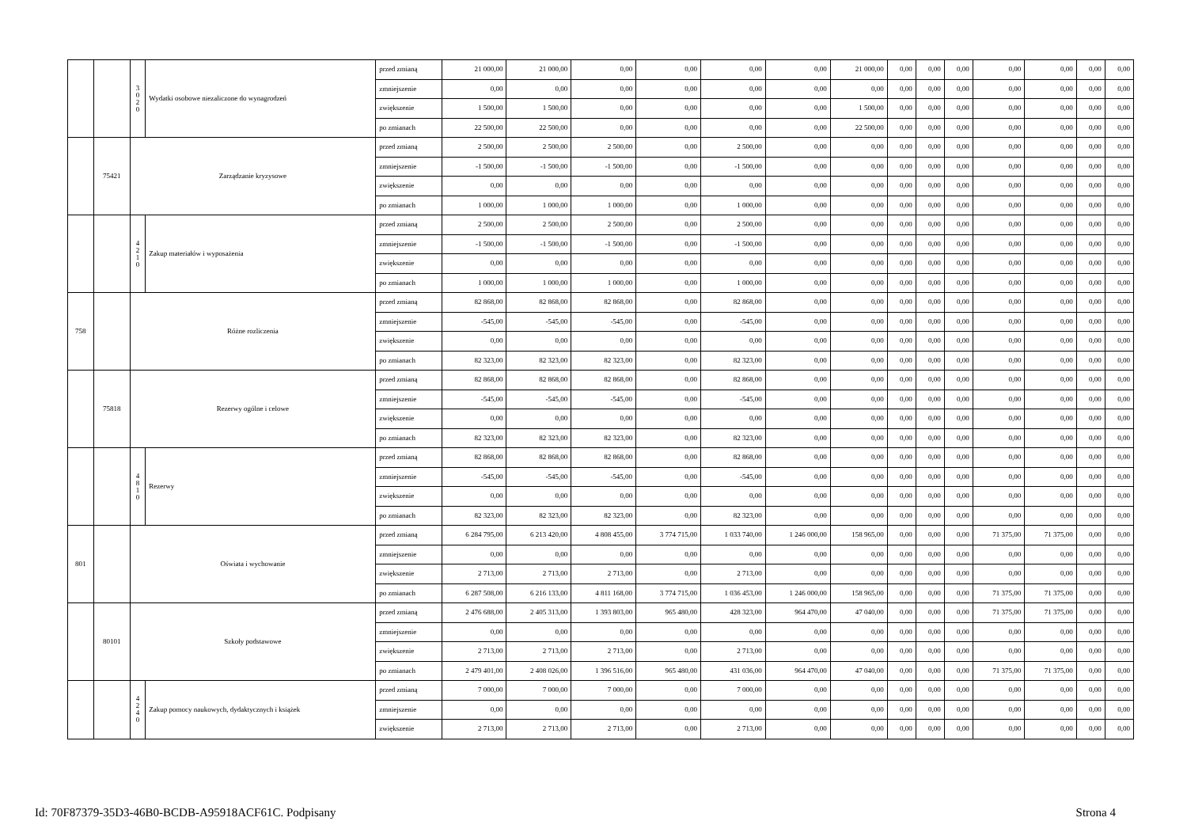| | | 3 0 2 0 | Wydatki osobowe niezaliczone do wynagrodzeń | przed zmianą | 21 000,00 | 21 000,00 | 0,00 | 0,00 | 0,00 | 0,00 | 21 000,00 | 0,00 | 0,00 | 0,00 | 0,00 | 0,00 | 0,00 | 0,00 |
| | | | | zmniejszenie | 0,00 | 0,00 | 0,00 | 0,00 | 0,00 | 0,00 | 0,00 | 0,00 | 0,00 | 0,00 | 0,00 | 0,00 | 0,00 | 0,00 |
| | | | | zwiększenie | 1 500,00 | 1 500,00 | 0,00 | 0,00 | 0,00 | 0,00 | 1 500,00 | 0,00 | 0,00 | 0,00 | 0,00 | 0,00 | 0,00 | 0,00 |
| | | | | po zmianach | 22 500,00 | 22 500,00 | 0,00 | 0,00 | 0,00 | 0,00 | 22 500,00 | 0,00 | 0,00 | 0,00 | 0,00 | 0,00 | 0,00 | 0,00 |
| | 75421 | Zarządzanie kryzysowe | | przed zmianą | 2 500,00 | 2 500,00 | 2 500,00 | 0,00 | 2 500,00 | 0,00 | 0,00 | 0,00 | 0,00 | 0,00 | 0,00 | 0,00 | 0,00 | 0,00 |
| | | | | zmniejszenie | -1 500,00 | -1 500,00 | -1 500,00 | 0,00 | -1 500,00 | 0,00 | 0,00 | 0,00 | 0,00 | 0,00 | 0,00 | 0,00 | 0,00 | 0,00 |
| | | | | zwiększenie | 0,00 | 0,00 | 0,00 | 0,00 | 0,00 | 0,00 | 0,00 | 0,00 | 0,00 | 0,00 | 0,00 | 0,00 | 0,00 | 0,00 |
| | | | | po zmianach | 1 000,00 | 1 000,00 | 1 000,00 | 0,00 | 1 000,00 | 0,00 | 0,00 | 0,00 | 0,00 | 0,00 | 0,00 | 0,00 | 0,00 | 0,00 |
| | | 4 2 1 0 | Zakup materiałów i wyposażenia | przed zmianą | 2 500,00 | 2 500,00 | 2 500,00 | 0,00 | 2 500,00 | 0,00 | 0,00 | 0,00 | 0,00 | 0,00 | 0,00 | 0,00 | 0,00 | 0,00 |
| | | | | zmniejszenie | -1 500,00 | -1 500,00 | -1 500,00 | 0,00 | -1 500,00 | 0,00 | 0,00 | 0,00 | 0,00 | 0,00 | 0,00 | 0,00 | 0,00 | 0,00 |
| | | | | zwiększenie | 0,00 | 0,00 | 0,00 | 0,00 | 0,00 | 0,00 | 0,00 | 0,00 | 0,00 | 0,00 | 0,00 | 0,00 | 0,00 | 0,00 |
| | | | | po zmianach | 1 000,00 | 1 000,00 | 1 000,00 | 0,00 | 1 000,00 | 0,00 | 0,00 | 0,00 | 0,00 | 0,00 | 0,00 | 0,00 | 0,00 | 0,00 |
| 758 | | Różne rozliczenia | | przed zmianą | 82 868,00 | 82 868,00 | 82 868,00 | 0,00 | 82 868,00 | 0,00 | 0,00 | 0,00 | 0,00 | 0,00 | 0,00 | 0,00 | 0,00 | 0,00 |
| | | | | zmniejszenie | -545,00 | -545,00 | -545,00 | 0,00 | -545,00 | 0,00 | 0,00 | 0,00 | 0,00 | 0,00 | 0,00 | 0,00 | 0,00 | 0,00 |
| | | | | zwiększenie | 0,00 | 0,00 | 0,00 | 0,00 | 0,00 | 0,00 | 0,00 | 0,00 | 0,00 | 0,00 | 0,00 | 0,00 | 0,00 | 0,00 |
| | | | | po zmianach | 82 323,00 | 82 323,00 | 82 323,00 | 0,00 | 82 323,00 | 0,00 | 0,00 | 0,00 | 0,00 | 0,00 | 0,00 | 0,00 | 0,00 | 0,00 |
| | 75818 | Rezerwy ogólne i celowe | | przed zmianą | 82 868,00 | 82 868,00 | 82 868,00 | 0,00 | 82 868,00 | 0,00 | 0,00 | 0,00 | 0,00 | 0,00 | 0,00 | 0,00 | 0,00 | 0,00 |
| | | | | zmniejszenie | -545,00 | -545,00 | -545,00 | 0,00 | -545,00 | 0,00 | 0,00 | 0,00 | 0,00 | 0,00 | 0,00 | 0,00 | 0,00 | 0,00 |
| | | | | zwiększenie | 0,00 | 0,00 | 0,00 | 0,00 | 0,00 | 0,00 | 0,00 | 0,00 | 0,00 | 0,00 | 0,00 | 0,00 | 0,00 | 0,00 |
| | | | | po zmianach | 82 323,00 | 82 323,00 | 82 323,00 | 0,00 | 82 323,00 | 0,00 | 0,00 | 0,00 | 0,00 | 0,00 | 0,00 | 0,00 | 0,00 | 0,00 |
| | | 4 8 1 0 | Rezerwy | przed zmianą | 82 868,00 | 82 868,00 | 82 868,00 | 0,00 | 82 868,00 | 0,00 | 0,00 | 0,00 | 0,00 | 0,00 | 0,00 | 0,00 | 0,00 | 0,00 |
| | | | | zmniejszenie | -545,00 | -545,00 | -545,00 | 0,00 | -545,00 | 0,00 | 0,00 | 0,00 | 0,00 | 0,00 | 0,00 | 0,00 | 0,00 | 0,00 |
| | | | | zwiększenie | 0,00 | 0,00 | 0,00 | 0,00 | 0,00 | 0,00 | 0,00 | 0,00 | 0,00 | 0,00 | 0,00 | 0,00 | 0,00 | 0,00 |
| | | | | po zmianach | 82 323,00 | 82 323,00 | 82 323,00 | 0,00 | 82 323,00 | 0,00 | 0,00 | 0,00 | 0,00 | 0,00 | 0,00 | 0,00 | 0,00 | 0,00 |
| 801 | | Oświata i wychowanie | | przed zmianą | 6 284 795,00 | 6 213 420,00 | 4 808 455,00 | 3 774 715,00 | 1 033 740,00 | 1 246 000,00 | 158 965,00 | 0,00 | 0,00 | 0,00 | 71 375,00 | 71 375,00 | 0,00 | 0,00 |
| | | | | zmniejszenie | 0,00 | 0,00 | 0,00 | 0,00 | 0,00 | 0,00 | 0,00 | 0,00 | 0,00 | 0,00 | 0,00 | 0,00 | 0,00 | 0,00 |
| | | | | zwiększenie | 2 713,00 | 2 713,00 | 2 713,00 | 0,00 | 2 713,00 | 0,00 | 0,00 | 0,00 | 0,00 | 0,00 | 0,00 | 0,00 | 0,00 | 0,00 |
| | | | | po zmianach | 6 287 508,00 | 6 216 133,00 | 4 811 168,00 | 3 774 715,00 | 1 036 453,00 | 1 246 000,00 | 158 965,00 | 0,00 | 0,00 | 0,00 | 71 375,00 | 71 375,00 | 0,00 | 0,00 |
| | 80101 | Szkoły podstawowe | | przed zmianą | 2 476 688,00 | 2 405 313,00 | 1 393 803,00 | 965 480,00 | 428 323,00 | 964 470,00 | 47 040,00 | 0,00 | 0,00 | 0,00 | 71 375,00 | 71 375,00 | 0,00 | 0,00 |
| | | | | zmniejszenie | 0,00 | 0,00 | 0,00 | 0,00 | 0,00 | 0,00 | 0,00 | 0,00 | 0,00 | 0,00 | 0,00 | 0,00 | 0,00 | 0,00 |
| | | | | zwiększenie | 2 713,00 | 2 713,00 | 2 713,00 | 0,00 | 2 713,00 | 0,00 | 0,00 | 0,00 | 0,00 | 0,00 | 0,00 | 0,00 | 0,00 | 0,00 |
| | | | | po zmianach | 2 479 401,00 | 2 408 026,00 | 1 396 516,00 | 965 480,00 | 431 036,00 | 964 470,00 | 47 040,00 | 0,00 | 0,00 | 0,00 | 71 375,00 | 71 375,00 | 0,00 | 0,00 |
| | | 4 2 4 0 | Zakup pomocy naukowych, dydaktycznych i książek | przed zmianą | 7 000,00 | 7 000,00 | 7 000,00 | 0,00 | 7 000,00 | 0,00 | 0,00 | 0,00 | 0,00 | 0,00 | 0,00 | 0,00 | 0,00 | 0,00 |
| | | | | zmniejszenie | 0,00 | 0,00 | 0,00 | 0,00 | 0,00 | 0,00 | 0,00 | 0,00 | 0,00 | 0,00 | 0,00 | 0,00 | 0,00 | 0,00 |
| | | | | zwiększenie | 2 713,00 | 2 713,00 | 2 713,00 | 0,00 | 2 713,00 | 0,00 | 0,00 | 0,00 | 0,00 | 0,00 | 0,00 | 0,00 | 0,00 | 0,00 |
Id: 70F87379-35D3-46B0-BCDB-A95918ACF61C. Podpisany Strona 4